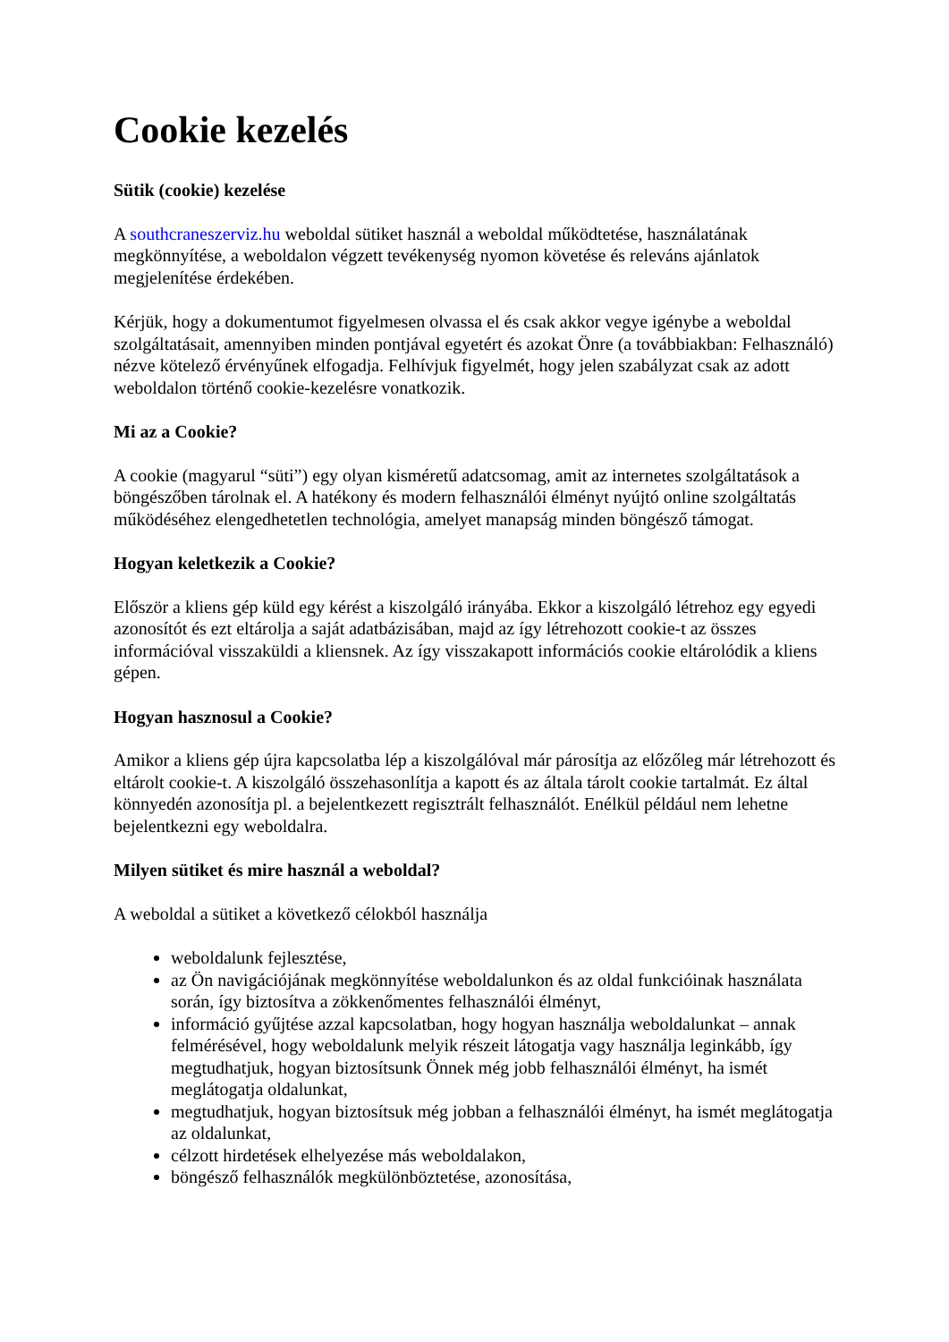Cookie kezelés
Sütik (cookie) kezelése
A southcraneszerviz.hu weboldal sütiket használ a weboldal működtetése, használatának megkönnyítése, a weboldalon végzett tevékenység nyomon követése és releváns ajánlatok megjelenítése érdekében.
Kérjük, hogy a dokumentumot figyelmesen olvassa el és csak akkor vegye igénybe a weboldal szolgáltatásait, amennyiben minden pontjával egyetért és azokat Önre (a továbbiakban: Felhasználó) nézve kötelező érvényűnek elfogadja. Felhívjuk figyelmét, hogy jelen szabályzat csak az adott weboldalon történő cookie-kezelésre vonatkozik.
Mi az a Cookie?
A cookie (magyarul “süti”) egy olyan kisméretű adatcsomag, amit az internetes szolgáltatások a böngészőben tárolnak el. A hatékony és modern felhasználói élményt nyújtó online szolgáltatás működéséhez elengedhetetlen technológia, amelyet manapság minden böngésző támogat.
Hogyan keletkezik a Cookie?
Először a kliens gép küld egy kérést a kiszolgáló irányába. Ekkor a kiszolgáló létrehoz egy egyedi azonosítót és ezt eltárolja a saját adatbázisában, majd az így létrehozott cookie-t az összes információval visszaküldi a kliensnek. Az így visszakapott információs cookie eltárolódik a kliens gépen.
Hogyan hasznosul a Cookie?
Amikor a kliens gép újra kapcsolatba lép a kiszolgálóval már párosítja az előzőleg már létrehozott és eltárolt cookie-t. A kiszolgáló összehasonlítja a kapott és az általa tárolt cookie tartalmát. Ez által könnyedén azonosítja pl. a bejelentkezett regisztrált felhasználót. Enélkül például nem lehetne bejelentkezni egy weboldalra.
Milyen sütiket és mire használ a weboldal?
A weboldal a sütiket a következő célokból használja
weboldalunk fejlesztése,
az Ön navigációjának megkönnyítése weboldalunkon és az oldal funkcióinak használata során, így biztosítva a zökkenőmentes felhasználói élményt,
információ gyűjtése azzal kapcsolatban, hogy hogyan használja weboldalunkat – annak felmérésével, hogy weboldalunk melyik részeit látogatja vagy használja leginkább, így megtudhatjuk, hogyan biztosítsunk Önnek még jobb felhasználói élményt, ha ismét meglátogatja oldalunkat,
megtudhatjuk, hogyan biztosítsuk még jobban a felhasználói élményt, ha ismét meglátogatja az oldalunkat,
célzott hirdetések elhelyezése más weboldalakon,
böngésző felhasználók megkülönböztetése, azonosítása,